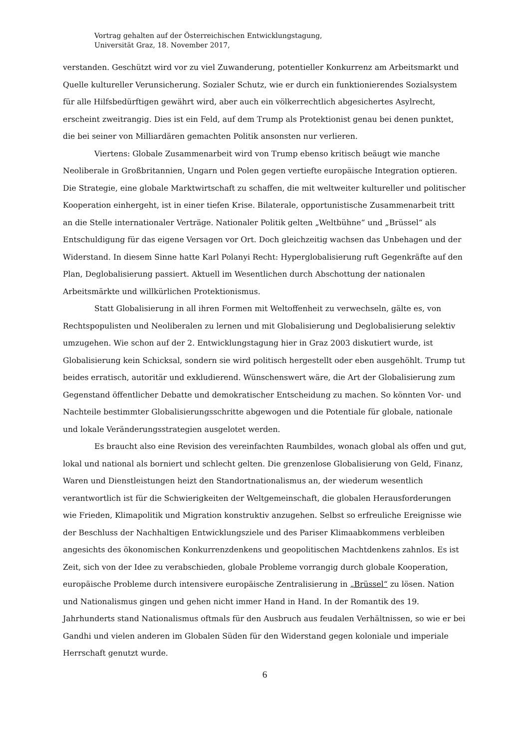Vortrag gehalten auf der Österreichischen Entwicklungstagung,
Universität Graz, 18. November 2017,
verstanden. Geschützt wird vor zu viel Zuwanderung, potentieller Konkurrenz am Arbeitsmarkt und Quelle kultureller Verunsicherung. Sozialer Schutz, wie er durch ein funktionierendes Sozialsystem für alle Hilfsbedürftigen gewährt wird, aber auch ein völkerrechtlich abgesichertes Asylrecht, erscheint zweitrangig. Dies ist ein Feld, auf dem Trump als Protektionist genau bei denen punktet, die bei seiner von Milliardären gemachten Politik ansonsten nur verlieren.
Viertens: Globale Zusammenarbeit wird von Trump ebenso kritisch beäugt wie manche Neoliberale in Großbritannien, Ungarn und Polen gegen vertiefte europäische Integration optieren. Die Strategie, eine globale Marktwirtschaft zu schaffen, die mit weltweiter kultureller und politischer Kooperation einhergeht, ist in einer tiefen Krise. Bilaterale, opportunistische Zusammenarbeit tritt an die Stelle internationaler Verträge. Nationaler Politik gelten „Weltbühne“ und „Brüssel“ als Entschuldigung für das eigene Versagen vor Ort. Doch gleichzeitig wachsen das Unbehagen und der Widerstand. In diesem Sinne hatte Karl Polanyi Recht: Hyperglobalisierung ruft Gegenkräfte auf den Plan, Deglobalisierung passiert. Aktuell im Wesentlichen durch Abschottung der nationalen Arbeitsmärkte und willkürlichen Protektionismus.
Statt Globalisierung in all ihren Formen mit Weltoffenheit zu verwechseln, gälte es, von Rechtspopulisten und Neoliberalen zu lernen und mit Globalisierung und Deglobalisierung selektiv umzugehen. Wie schon auf der 2. Entwicklungstagung hier in Graz 2003 diskutiert wurde, ist Globalisierung kein Schicksal, sondern sie wird politisch hergestellt oder eben ausgehöhlt. Trump tut beides erratisch, autoritär und exkludierend. Wünschenswert wäre, die Art der Globalisierung zum Gegenstand öffentlicher Debatte und demokratischer Entscheidung zu machen. So könnten Vor- und Nachteile bestimmter Globalisierungsschritte abgewogen und die Potentiale für globale, nationale und lokale Veränderungsstrategien ausgelotet werden.
Es braucht also eine Revision des vereinfachten Raumbildes, wonach global als offen und gut, lokal und national als borniert und schlecht gelten. Die grenzenlose Globalisierung von Geld, Finanz, Waren und Dienstleistungen heizt den Standortnationalismus an, der wiederum wesentlich verantwortlich ist für die Schwierigkeiten der Weltgemeinschaft, die globalen Herausforderungen wie Frieden, Klimapolitik und Migration konstruktiv anzugehen. Selbst so erfreuliche Ereignisse wie der Beschluss der Nachhaltigen Entwicklungsziele und des Pariser Klimaabkommens verbleiben angesichts des ökonomischen Konkurrenzdenkens und geopolitischen Machtdenkens zahnlos. Es ist Zeit, sich von der Idee zu verabschieden, globale Probleme vorrangig durch globale Kooperation, europäische Probleme durch intensivere europäische Zentralisierung in „Brüssel“ zu lösen. Nation und Nationalismus gingen und gehen nicht immer Hand in Hand. In der Romantik des 19. Jahrhunderts stand Nationalismus oftmals für den Ausbruch aus feudalen Verhältnissen, so wie er bei Gandhi und vielen anderen im Globalen Süden für den Widerstand gegen koloniale und imperiale Herrschaft genutzt wurde.
6